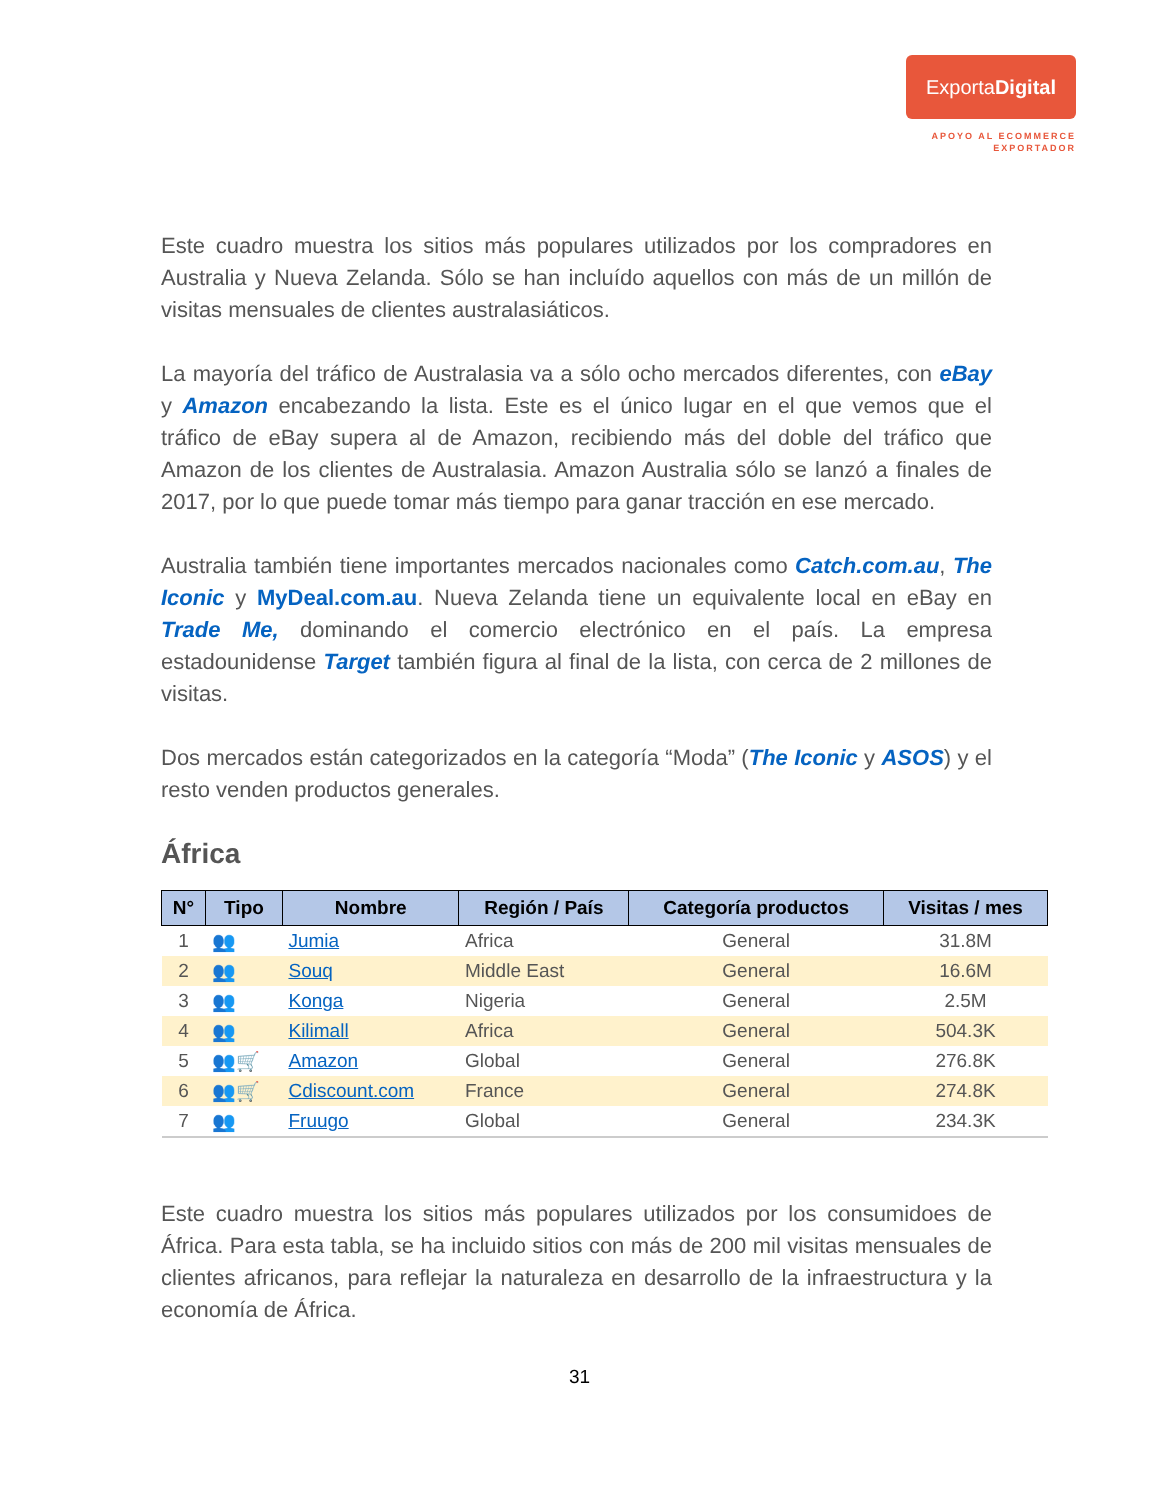ExportaDigital
APOYO AL ECOMMERCE
EXPORTADOR
Este cuadro muestra los sitios más populares utilizados por los compradores en Australia y Nueva Zelanda. Sólo se han incluído aquellos con más de un millón de visitas mensuales de clientes australasiáticos.
La mayoría del tráfico de Australasia va a sólo ocho mercados diferentes, con eBay y Amazon encabezando la lista. Este es el único lugar en el que vemos que el tráfico de eBay supera al de Amazon, recibiendo más del doble del tráfico que Amazon de los clientes de Australasia. Amazon Australia sólo se lanzó a finales de 2017, por lo que puede tomar más tiempo para ganar tracción en ese mercado.
Australia también tiene importantes mercados nacionales como Catch.com.au, The Iconic y MyDeal.com.au. Nueva Zelanda tiene un equivalente local en eBay en Trade Me, dominando el comercio electrónico en el país. La empresa estadounidense Target también figura al final de la lista, con cerca de 2 millones de visitas.
Dos mercados están categorizados en la categoría “Moda” (The Iconic y ASOS) y el resto venden productos generales.
África
| N° | Tipo | Nombre | Región / País | Categoría productos | Visitas / mes |
| --- | --- | --- | --- | --- | --- |
| 1 | 👥 | Jumia | Africa | General | 31.8M |
| 2 | 👥 | Souq | Middle East | General | 16.6M |
| 3 | 👥 | Konga | Nigeria | General | 2.5M |
| 4 | 👥 | Kilimall | Africa | General | 504.3K |
| 5 | 👥🛒 | Amazon | Global | General | 276.8K |
| 6 | 👥🛒 | Cdiscount.com | France | General | 274.8K |
| 7 | 👥 | Fruugo | Global | General | 234.3K |
Este cuadro muestra los sitios más populares utilizados por los consumidoes de África. Para esta tabla, se ha incluido sitios con más de 200 mil visitas mensuales de clientes africanos, para reflejar la naturaleza en desarrollo de la infraestructura y la economía de África.
31